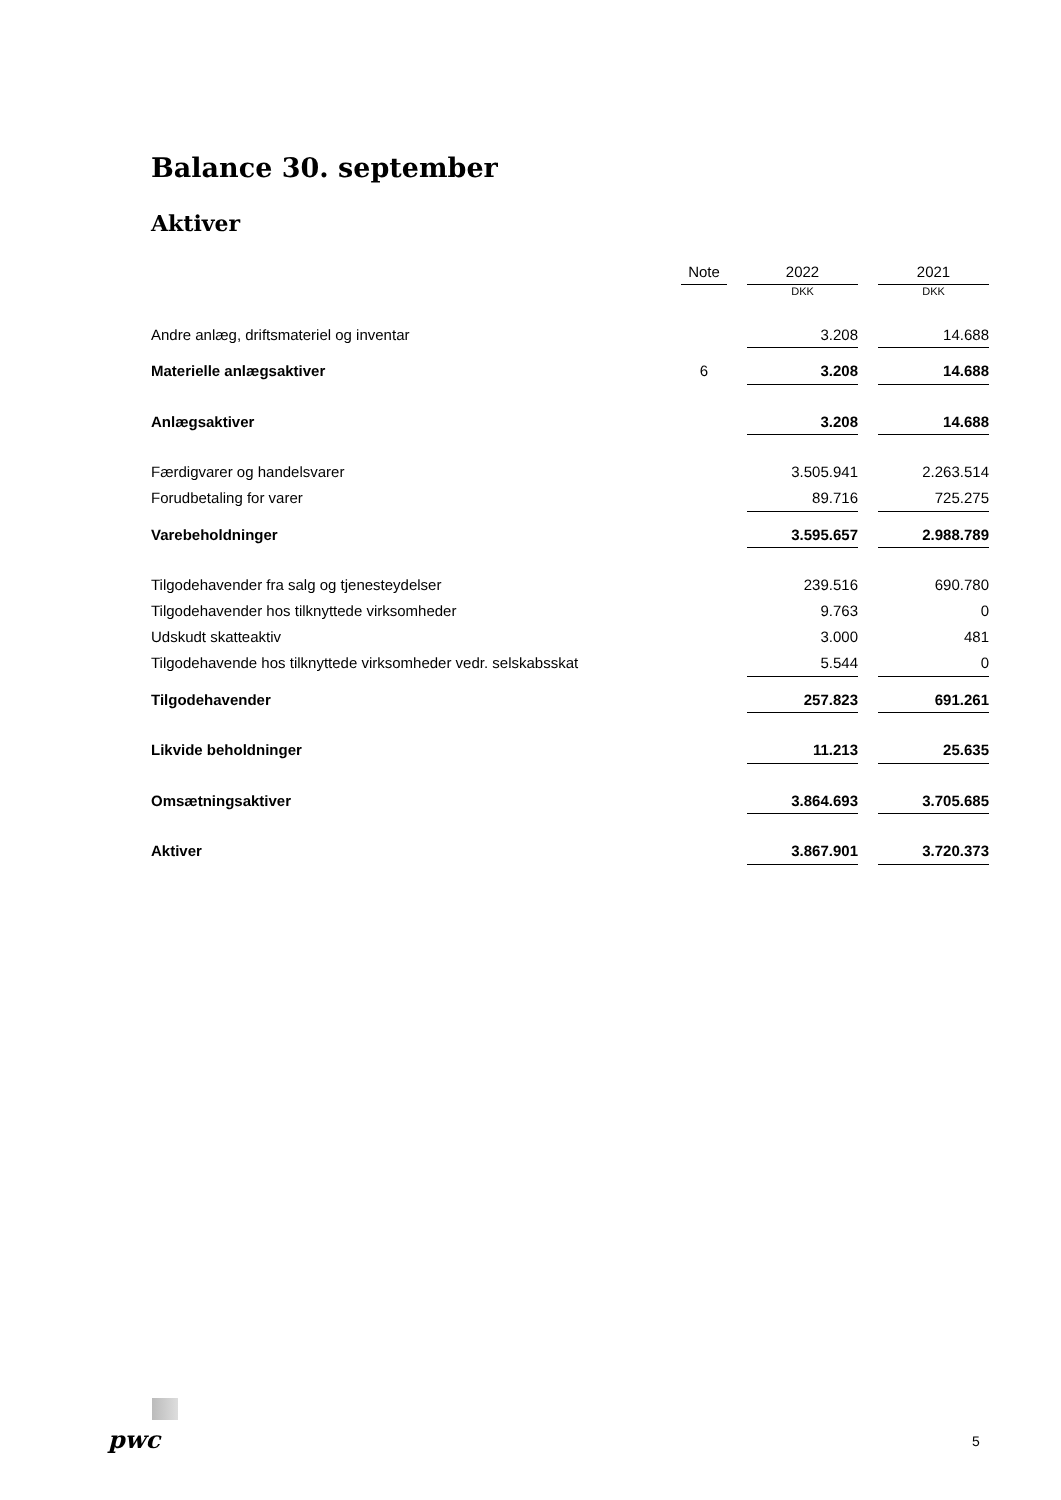Balance 30. september
Aktiver
| | Note | | 2022 | | 2021 |
| --- | --- | --- | --- | --- | --- |
| | | | DKK | | DKK |
| Andre anlæg, driftsmateriel og inventar | | | 3.208 | | 14.688 |
| Materielle anlægsaktiver | 6 | | 3.208 | | 14.688 |
| Anlægsaktiver | | | 3.208 | | 14.688 |
| Færdigvarer og handelsvarer | | | 3.505.941 | | 2.263.514 |
| Forudbetaling for varer | | | 89.716 | | 725.275 |
| Varebeholdninger | | | 3.595.657 | | 2.988.789 |
| Tilgodehavender fra salg og tjenesteydelser | | | 239.516 | | 690.780 |
| Tilgodehavender hos tilknyttede virksomheder | | | 9.763 | | 0 |
| Udskudt skatteaktiv | | | 3.000 | | 481 |
| Tilgodehavende hos tilknyttede virksomheder vedr. selskabsskat | | | 5.544 | | 0 |
| Tilgodehavender | | | 257.823 | | 691.261 |
| Likvide beholdninger | | | 11.213 | | 25.635 |
| Omsætningsaktiver | | | 3.864.693 | | 3.705.685 |
| Aktiver | | | 3.867.901 | | 3.720.373 |
pwc 5